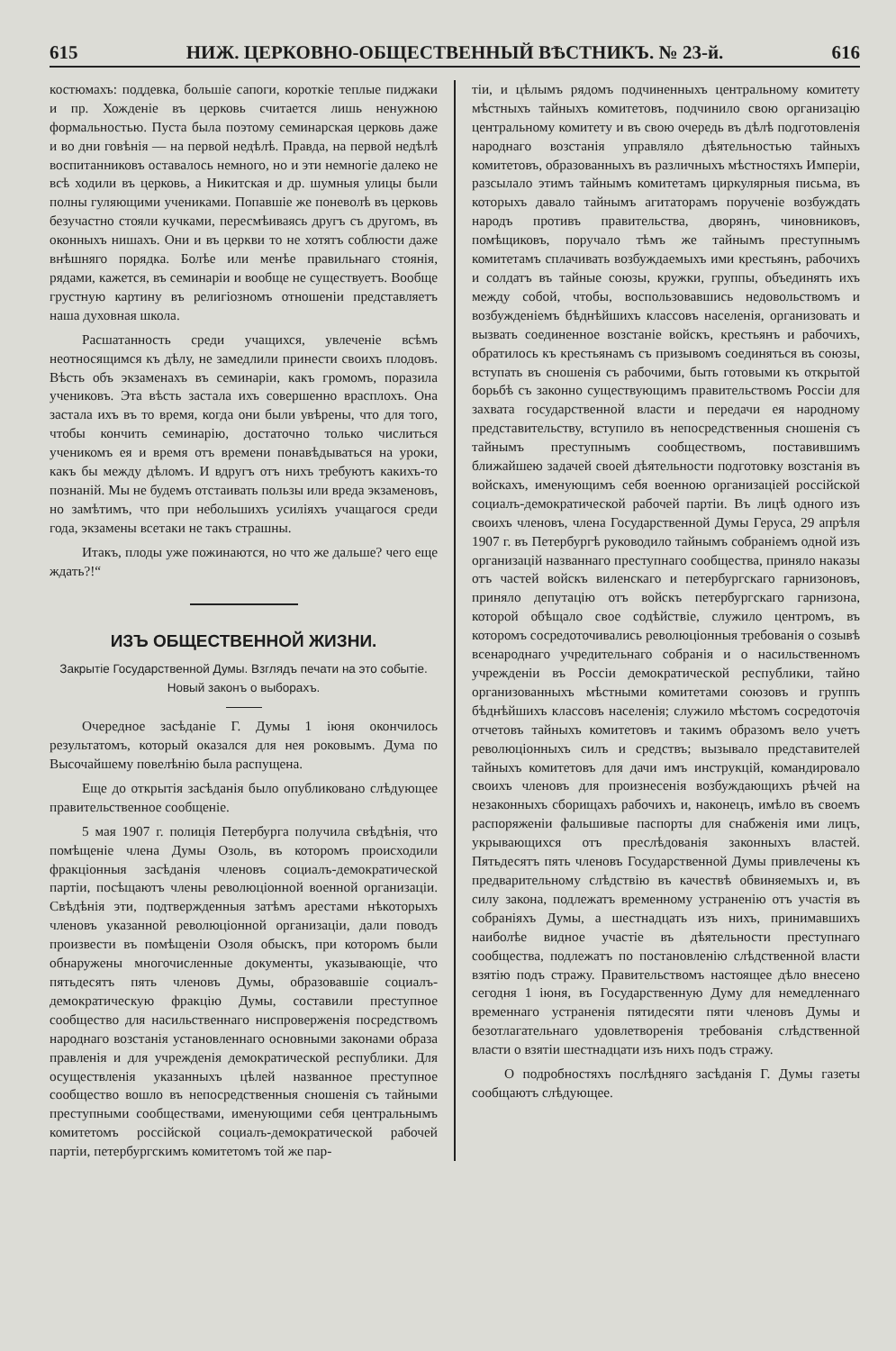615 НИЖ. ЦЕРКОВНО-ОБЩЕСТВЕННЫЙ ВѢСТНИКЪ. № 23-й. 616
костюмахъ: поддевка, большiе сапоги, короткiе теплые пиджаки и пр. Хожденiе въ церковь считается лишь ненужною формальностью. Пуста была поэтому семинарская церковь даже и во дни говѣнiя — на первой недѣлѣ. Правда, на первой недѣлѣ воспитанниковъ оставалось немного, но и эти немногiе далеко не всѣ ходили въ церковь, а Никитская и др. шумныя улицы были полны гуляющими учениками. Попавшiе же поневолѣ въ церковь безучастно стояли кучками, пересмѣиваясь другъ съ другомъ, въ оконныхъ нишахъ. Они и въ церкви то не хотятъ соблюсти даже внѣшняго порядка. Болѣе или менѣе правильнаго стоянiя, рядами, кажется, въ семинарiи и вообще не существуетъ. Вообще грустную картину въ религiозномъ отношенiи представляетъ наша духовная школа.
Расшатанность среди учащихся, увлеченiе всѣмъ неотносящимся къ дѣлу, не замедлили принести своихъ плодовъ. Вѣсть объ экзаменахъ въ семинарiи, какъ громомъ, поразила учениковъ. Эта вѣсть застала ихъ совершенно врасплохъ. Она застала ихъ въ то время, когда они были увѣрены, что для того, чтобы кончить семинарiю, достаточно только числиться ученикомъ ея и время отъ времени понавѣдываться на уроки, какъ бы между дѣломъ. И вдругъ отъ нихъ требуютъ какихъ-то познанiй. Мы не будемъ отстаивать пользы или вреда экзаменовъ, но замѣтимъ, что при небольшихъ усилiяхъ учащагося среди года, экзамены всетаки не такъ страшны.
Итакъ, плоды уже пожинаются, но что же дальше? чего еще ждать?!“
ИЗЪ ОБЩЕСТВЕННОЙ ЖИЗНИ.
Закрытiе Государственной Думы. Взглядъ печати на это событiе. Новый законъ о выборахъ.
Очередное засѣданiе Г. Думы 1 iюня окончилось результатомъ, который оказался для нея роковымъ. Дума по Высочайшему повелѣнiю была распущена.
Еще до открытiя засѣданiя было опубликовано слѣдующее правительственное сообщенiе.
5 мая 1907 г. полицiя Петербурга получила свѣдѣнiя, что помѣщенiе члена Думы Озоль, въ которомъ происходили фракцiонныя засѣданiя членовъ социалъ-демократической партiи, посѣщаютъ члены революцiонной военной организацiи. Свѣдѣнiя эти, подтвержденныя затѣмъ арестами нѣкоторыхъ членовъ указанной революцiонной организацiи, дали поводъ произвести въ помѣщенiи Озоля обыскъ, при которомъ были обнаружены многочисленные документы, указывающiе, что пятьдесятъ пять членовъ Думы, образовавшiе социалъ-демократическую фракцiю Думы, составили преступное сообщество для насильственнаго ниспроверженiя посредствомъ народнаго возстанiя установленнаго основными законами образа правленiя и для учрежденiя демократической республики. Для осуществленiя указанныхъ цѣлей названное преступное сообщество вошло въ непосредственныя сношенiя съ тайными преступными сообществами, именующими себя центральнымъ комитетомъ россiйской социалъ-демократической рабочей партiи, петербургскимъ комитетомъ той же пар-
тiи, и цѣлымъ рядомъ подчиненныхъ центральному комитету мѣстныхъ тайныхъ комитетовъ, подчинило свою организацiю центральному комитету и въ свою очередь въ дѣлѣ подготовленiя народнаго возстанiя управляло дѣятельностью тайныхъ комитетовъ, образованныхъ въ различныхъ мѣстностяхъ Имперiи, разсылало этимъ тайнымъ комитетамъ циркулярныя письма, въ которыхъ давало тайнымъ агитаторамъ порученiе возбуждать народъ противъ правительства, дворянъ, чиновниковъ, помѣщиковъ, поручало тѣмъ же тайнымъ преступнымъ комитетамъ сплачивать возбуждаемыхъ ими крестьянъ, рабочихъ и солдатъ въ тайные союзы, кружки, группы, объединять ихъ между собой, чтобы, воспользовавшись недовольствомъ и возбужденiемъ бѣднѣйшихъ классовъ населенiя, организовать и вызвать соединенное возстанiе войскъ, крестьянъ и рабочихъ, обратилось къ крестьянамъ съ призывомъ соединяться въ союзы, вступать въ сношенiя съ рабочими, быть готовыми къ открытой борьбѣ съ законно существующимъ правительствомъ Россiи для захвата государственной власти и передачи ея народному представительству, вступило въ непосредственныя сношенiя съ тайнымъ преступнымъ сообществомъ, поставившимъ ближайшею задачей своей дѣятельности подготовку возстанiя въ войскахъ, именующимъ себя военною организацiей россiйской социалъ-демократической рабочей партiи. Въ лицѣ одного изъ своихъ членовъ, члена Государственной Думы Геруса, 29 апрѣля 1907 г. въ Петербургѣ руководило тайнымъ собранiемъ одной изъ организацiй названнаго преступнаго сообщества, приняло наказы отъ частей войскъ виленскаго и петербургскаго гарнизоновъ, приняло депутацiю отъ войскъ петербургскаго гарнизона, которой обѣщало свое содѣйствiе, служило центромъ, въ которомъ сосредоточивались революцiонныя требованiя о созывѣ всенароднаго учредительнаго собранiя и о насильственномъ учрежденiи въ Россiи демократической республики, тайно организованныхъ мѣстными комитетами союзовъ и группъ бѣднѣйшихъ классовъ населенiя; служило мѣстомъ сосредоточiя отчетовъ тайныхъ комитетовъ и такимъ образомъ вело учетъ революцiонныхъ силъ и средствъ; вызывало представителей тайныхъ комитетовъ для дачи имъ инструкцiй, командировало своихъ членовъ для произнесенiя возбуждающихъ рѣчей на незаконныхъ сборищахъ рабочихъ и, наконецъ, имѣло въ своемъ распоряженiи фальшивые паспорты для снабженiя ими лицъ, укрывающихся отъ преслѣдованiя законныхъ властей. Пятьдесятъ пять членовъ Государственной Думы привлечены къ предварительному слѣдствiю въ качествѣ обвиняемыхъ и, въ силу закона, подлежатъ временному устраненiю отъ участiя въ собранiяхъ Думы, а шестнадцать изъ нихъ, принимавшихъ наиболѣе видное участiе въ дѣятельности преступнаго сообщества, подлежатъ по постановленiю слѣдственной власти взятiю подъ стражу. Правительствомъ настоящее дѣло внесено сегодня 1 iюня, въ Государственную Думу для немедленнаго временнаго устраненiя пятидесяти пяти членовъ Думы и безотлагательнаго удовлетворенiя требованiя слѣдственной власти о взятiи шестнадцати изъ нихъ подъ стражу.
О подробностяхъ послѣдняго засѣданiя Г. Думы газеты сообщаютъ слѣдующее.